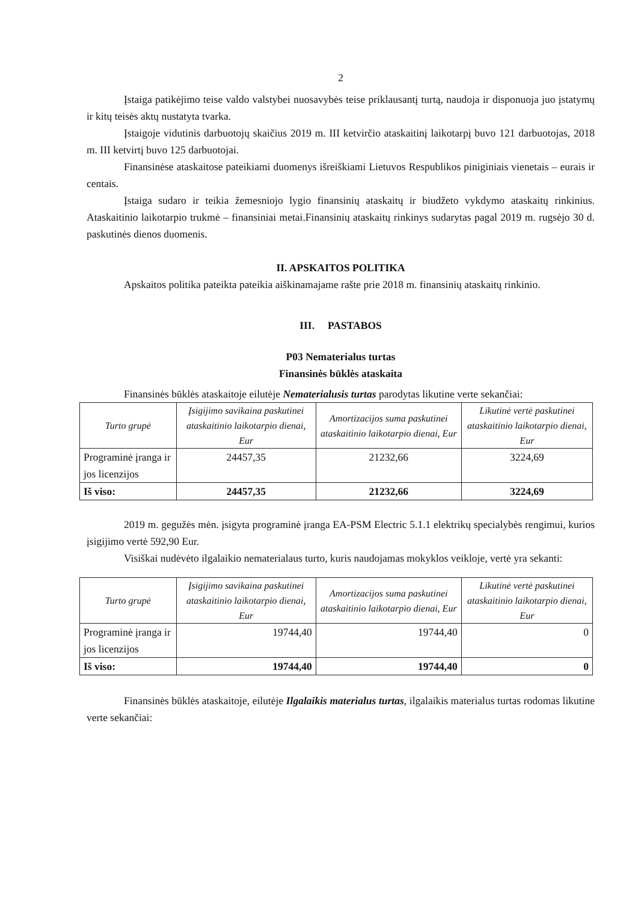2
Įstaiga patikėjimo teise valdo valstybei nuosavybės teise priklausantį turtą, naudoja ir disponuoja juo įstatymų ir kitų teisės aktų nustatyta tvarka.
Įstaigoje vidutinis darbuotojų skaičius 2019 m. III ketvirčio ataskaitinį laikotarpį buvo 121 darbuotojas, 2018 m. III ketvirtį buvo 125 darbuotojai.
Finansinėse ataskaitose pateikiami duomenys išreiškiami Lietuvos Respublikos piniginiais vienetais – eurais ir centais.
Įstaiga sudaro ir teikia žemesniojo lygio finansinių ataskaitų ir biudžeto vykdymo ataskaitų rinkinius. Ataskaitinio laikotarpio trukmė – finansiniai metai.Finansinių ataskaitų rinkinys sudarytas pagal 2019 m. rugsėjo 30 d. paskutinės dienos duomenis.
II. APSKAITOS POLITIKA
Apskaitos politika pateikta pateikia aiškinamajame rašte prie 2018 m. finansinių ataskaitų rinkinio.
III. PASTABOS
P03 Nematerialus turtas
Finansinės būklės ataskaita
Finansinės būklės ataskaitoje eilutėje Nematerialusis turtas parodytas likutine verte sekančiai:
| Turto grupė | Įsigijimo savikaina paskutinei ataskaitinio laikotarpio dienai, Eur | Amortizacijos suma paskutinei ataskaitinio laikotarpio dienai, Eur | Likutinė vertė paskutinei ataskaitinio laikotarpio dienai, Eur |
| --- | --- | --- | --- |
| Programinė įranga ir jos licenzijos | 24457,35 | 21232,66 | 3224,69 |
| Iš viso: | 24457,35 | 21232,66 | 3224,69 |
2019 m. gegužės mėn. įsigyta programinė įranga EA-PSM Electric 5.1.1 elektrikų specialybės rengimui, kurios įsigijimo vertė 592,90 Eur.
Visiškai nudėvėto ilgalaikio nematerialaus turto, kuris naudojamas mokyklos veikloje, vertė yra sekanti:
| Turto grupė | Įsigijimo savikaina paskutinei ataskaitinio laikotarpio dienai, Eur | Amortizacijos suma paskutinei ataskaitinio laikotarpio dienai, Eur | Likutinė vertė paskutinei ataskaitinio laikotarpio dienai, Eur |
| --- | --- | --- | --- |
| Programinė įranga ir jos licenzijos | 19744,40 | 19744,40 | 0 |
| Iš viso: | 19744,40 | 19744,40 | 0 |
Finansinės būklės ataskaitoje, eilutėje Ilgalaikis materialus turtas, ilgalaikis materialus turtas rodomas likutine verte sekančiai: